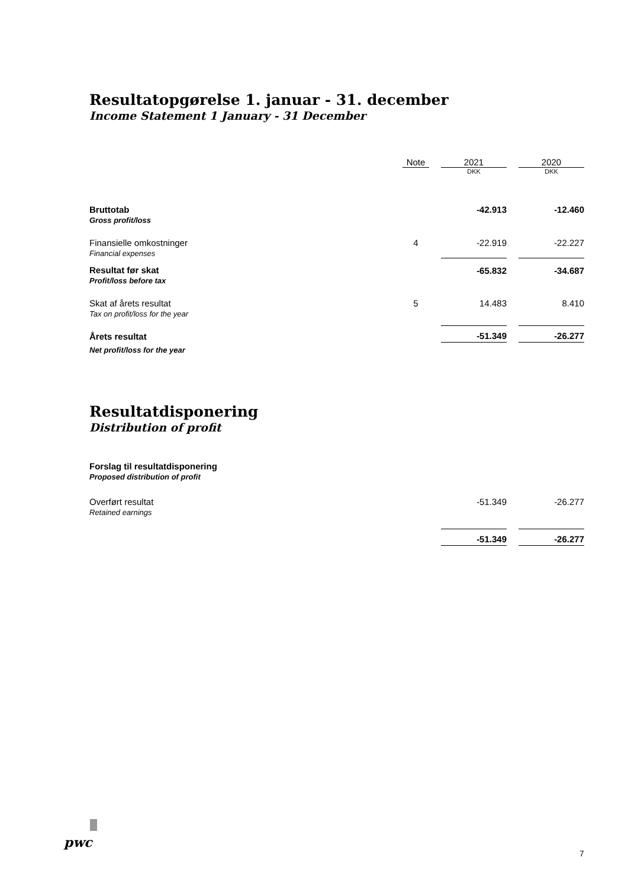Resultatopgørelse 1. januar - 31. december
Income Statement 1 January - 31 December
| | Note | | 2021 | | 2020 |
| | | | DKK | | DKK |
| Bruttotab Gross profit/loss | | | -42.913 | | -12.460 |
| Finansielle omkostninger Financial expenses | 4 | | -22.919 | | -22.227 |
| Resultat før skat Profit/loss before tax | | | -65.832 | | -34.687 |
| Skat af årets resultat Tax on profit/loss for the year | 5 | | 14.483 | | 8.410 |
| Årets resultat Net profit/loss for the year | | | -51.349 | | -26.277 |
Resultatdisponering
Distribution of profit
| Forslag til resultatdisponering Proposed distribution of profit | | | | | |
| Overført resultat Retained earnings | | | -51.349 | | -26.277 |
| | | | -51.349 | | -26.277 |
pwc
7